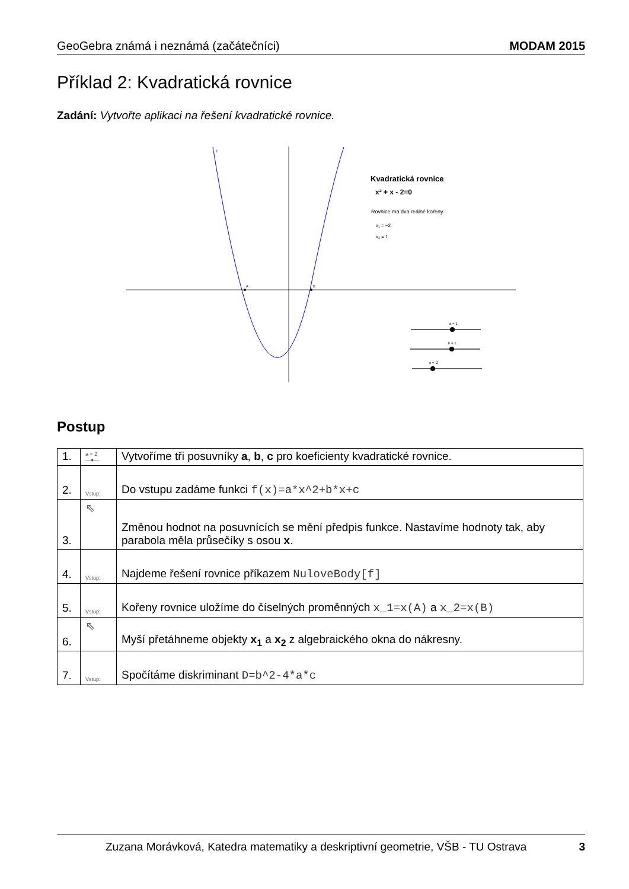GeoGebra známá i neznámá (začátečníci) MODAM 2015
Příklad 2: Kvadratická rovnice
Zadání: Vytvořte aplikaci na řešení kvadratické rovnice.
f
A
B
Kvadratická rovnice
x² + x - 2=0
Rovnice má dva reálné kořeny
x₁ = −2
x₂ = 1
a = 1
b = 1
c = -2
Postup
| 1. | a = 2 —●— | Vytvoříme tři posuvníky a , b , c pro koeficienty kvadratické rovnice. |
| 2. | Vstup: | Do vstupu zadáme funkci f(x)=a*x^2+b*x+c |
| 3. | ⇖ | Změnou hodnot na posuvnících se mění předpis funkce. Nastavíme hodnoty tak, aby parabola měla průsečíky s osou x . |
| 4. | Vstup: | Najdeme řešení rovnice příkazem NuloveBody[f] |
| 5. | Vstup: | Kořeny rovnice uložíme do číselných proměnných x_1=x(A) a x_2=x(B) |
| 6. | ⇖ | Myší přetáhneme objekty x<sub>1</sub> a x<sub>2</sub> z algebraického okna do nákresny. |
| 7. | Vstup: | Spočítáme diskriminant D=b^2-4*a*c |
Zuzana Morávková, Katedra matematiky a deskriptivní geometrie, VŠB - TU Ostrava 3